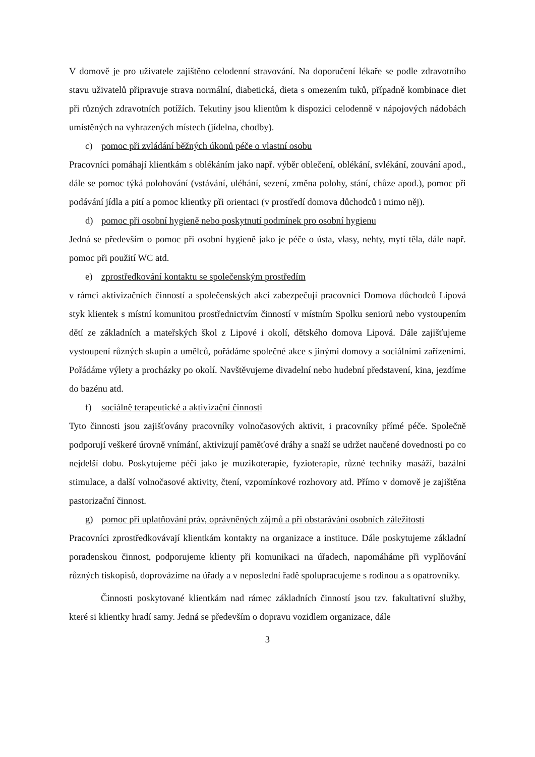V domově je pro uživatele zajištěno celodenní stravování. Na doporučení lékaře se podle zdravotního stavu uživatelů připravuje strava normální, diabetická, dieta s omezením tuků, případně kombinace diet při různých zdravotních potížích. Tekutiny jsou klientům k dispozici celodenně v nápojových nádobách umístěných na vyhrazených místech (jídelna, chodby).
c) pomoc při zvládání běžných úkonů péče o vlastní osobu
Pracovníci pomáhají klientkám s oblékáním jako např. výběr oblečení, oblékání, svlékání, zouvání apod., dále se pomoc týká polohování (vstávání, uléhání, sezení, změna polohy, stání, chůze apod.), pomoc při podávání jídla a pití a pomoc klientky při orientaci (v prostředí domova důchodců i mimo něj).
d) pomoc při osobní hygieně nebo poskytnutí podmínek pro osobní hygienu
Jedná se především o pomoc při osobní hygieně jako je péče o ústa, vlasy, nehty, mytí těla, dále např. pomoc při použití WC atd.
e) zprostředkování kontaktu se společenským prostředím
v rámci aktivizačních činností a společenských akcí zabezpečují pracovníci Domova důchodců Lipová styk klientek s místní komunitou prostřednictvím činností v místním Spolku seniorů nebo vystoupením dětí ze základních a mateřských škol z Lipové i okolí, dětského domova Lipová. Dále zajišťujeme vystoupení různých skupin a umělců, pořádáme společné akce s jinými domovy a sociálními zařízeními. Pořádáme výlety a procházky po okolí. Navštěvujeme divadelní nebo hudební představení, kina, jezdíme do bazénu atd.
f) sociálně terapeutické a aktivizační činnosti
Tyto činnosti jsou zajišťovány pracovníky volnočasových aktivit, i pracovníky přímé péče. Společně podporují veškeré úrovně vnímání, aktivizují paměťové dráhy a snaží se udržet naučené dovednosti po co nejdelší dobu. Poskytujeme péči jako je muzikoterapie, fyzioterapie, různé techniky masáží, bazální stimulace, a další volnočasové aktivity, čtení, vzpomínkové rozhovory atd. Přímo v domově je zajištěna pastorizační činnost.
g) pomoc při uplatňování práv, oprávněných zájmů a při obstarávání osobních záležitostí
Pracovníci zprostředkovávají klientkám kontakty na organizace a instituce. Dále poskytujeme základní poradenskou činnost, podporujeme klienty při komunikaci na úřadech, napomáháme při vyplňování různých tiskopisů, doprovázíme na úřady a v neposlední řadě spolupracujeme s rodinou a s opatrovníky.
Činnosti poskytované klientkám nad rámec základních činností jsou tzv. fakultativní služby, které si klientky hradí samy. Jedná se především o dopravu vozidlem organizace, dále
3